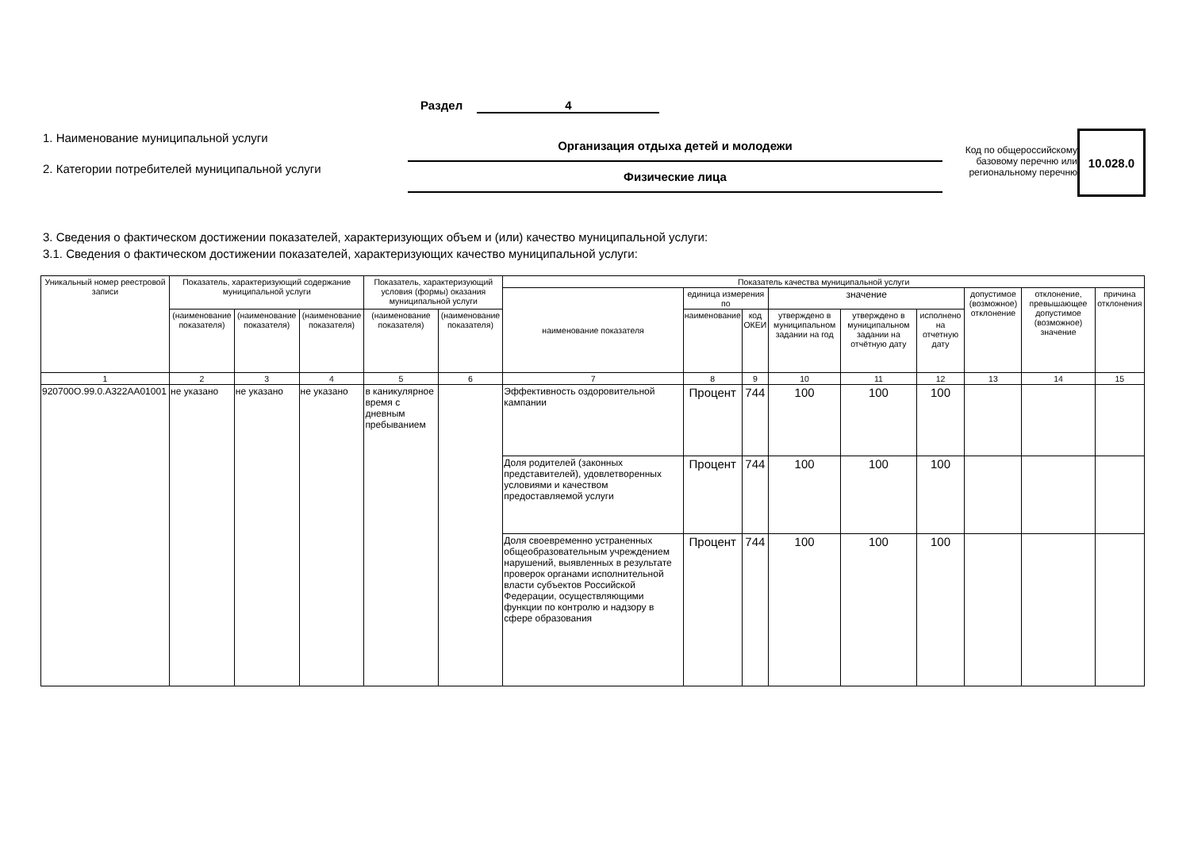Раздел 4
1. Наименование муниципальной услуги
2. Категории потребителей муниципальной услуги
Организация отдыха детей и молодежи
Физические лица
Код по общероссийскому базовому перечню или региональному перечню
10.028.0
3. Сведения о фактическом достижении показателей, характеризующих объем и (или) качество муниципальной услуги:
3.1. Сведения о фактическом достижении показателей, характеризующих качество муниципальной услуги:
| Уникальный номер реестровой записи | Показатель, характеризующий содержание муниципальной услуги | | | Показатель, характеризующий условия (формы) оказания муниципальной услуги | | Показатель качества муниципальной услуги | | | | | | | | |
| --- | --- | --- | --- | --- | --- | --- | --- | --- | --- | --- | --- | --- | --- | --- |
| | | | | | | наименование показателя | единица измерения по | | значение | | | допустимое (возможное) отклонение | отклонение, превышающее допустимое (возможное) значение | причина отклонения |
| | (наименование показателя) | (наименование показателя) | (наименование показателя) | (наименование показателя) | (наименование показателя) | | наименование | код ОКЕИ | утверждено в муниципальном задании на год | утверждено в муниципальном задании на отчётную дату | исполнено на отчетную дату | | | |
| 1 | 2 | 3 | 4 | 5 | 6 | 7 | 8 | 9 | 10 | 11 | 12 | 13 | 14 | 15 |
| 920700О.99.0.А322АА01001 | не указано | не указано | не указано | в каникулярное время с дневным пребыванием | | Эффективность оздоровительной кампании | Процент | 744 | 100 | 100 | 100 | | | |
| | | | | | | Доля родителей (законных представителей), удовлетворенных условиями и качеством предоставляемой услуги | Процент | 744 | 100 | 100 | 100 | | | |
| | | | | | | Доля своевременно устраненных общеобразовательным учреждением нарушений, выявленных в результате проверок органами исполнительной власти субъектов Российской Федерации, осуществляющими функции по контролю и надзору в сфере образования | Процент | 744 | 100 | 100 | 100 | | | |